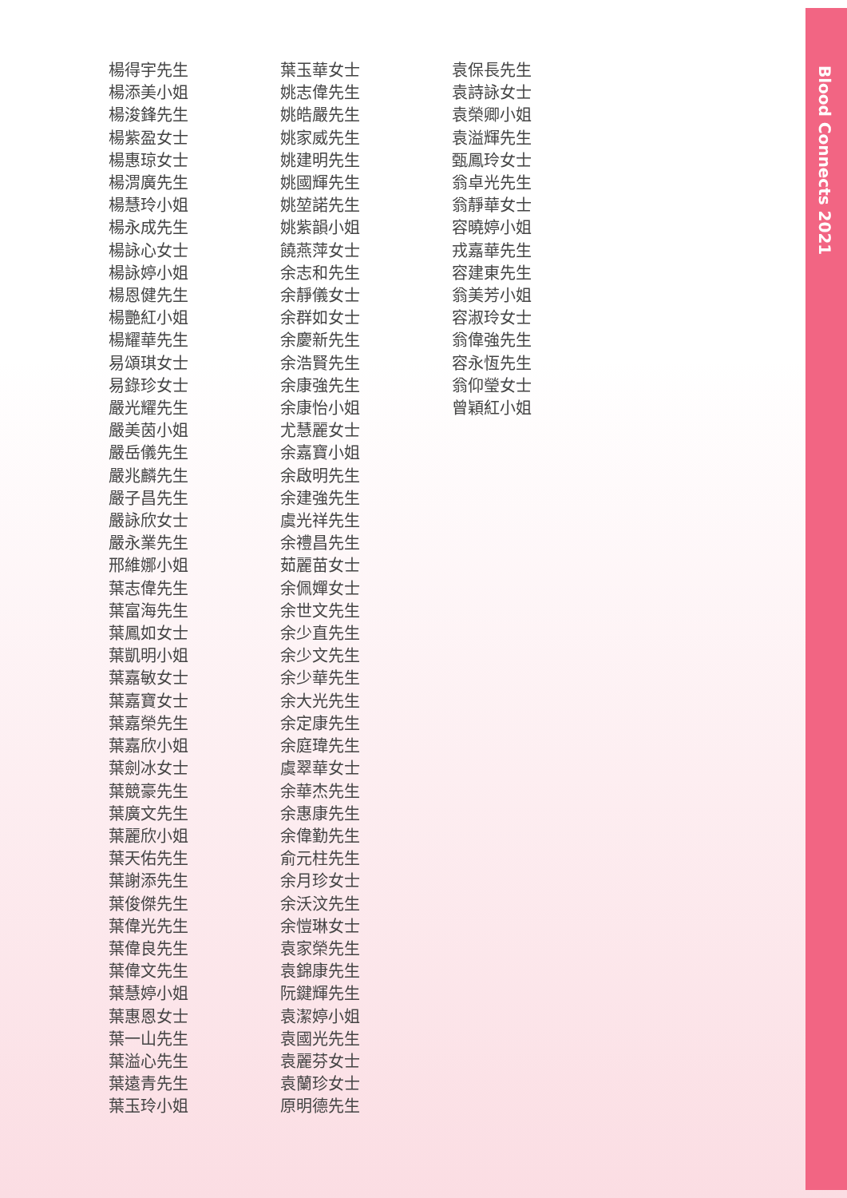Blood Connects 2021
楊得宇先生
楊添美小姐
楊浚鋒先生
楊紫盈女士
楊惠琼女士
楊渭廣先生
楊慧玲小姐
楊永成先生
楊詠心女士
楊詠婷小姐
楊恩健先生
楊艷紅小姐
楊耀華先生
易頌琪女士
易錄珍女士
嚴光耀先生
嚴美茵小姐
嚴岳儀先生
嚴兆麟先生
嚴子昌先生
嚴詠欣女士
嚴永業先生
邢維娜小姐
葉志偉先生
葉富海先生
葉鳳如女士
葉凱明小姐
葉嘉敏女士
葉嘉寶女士
葉嘉榮先生
葉嘉欣小姐
葉劍冰女士
葉競豪先生
葉廣文先生
葉麗欣小姐
葉天佑先生
葉謝添先生
葉俊傑先生
葉偉光先生
葉偉良先生
葉偉文先生
葉慧婷小姐
葉惠恩女士
葉一山先生
葉溢心先生
葉遠青先生
葉玉玲小姐
葉玉華女士
姚志偉先生
姚皓嚴先生
姚家威先生
姚建明先生
姚國輝先生
姚堃諾先生
姚紫韻小姐
饒燕萍女士
余志和先生
余靜儀女士
余群如女士
余慶新先生
余浩賢先生
余康強先生
余康怡小姐
尤慧麗女士
余嘉寶小姐
余啟明先生
余建強先生
虞光祥先生
余禮昌先生
茹麗苗女士
余佩嬋女士
余世文先生
余少直先生
余少文先生
余少華先生
余大光先生
余定康先生
余庭瑋先生
虞翠華女士
余華杰先生
余惠康先生
余偉勤先生
俞元柱先生
余月珍女士
余沃汶先生
余愷琳女士
袁家榮先生
袁錦康先生
阮鍵輝先生
袁潔婷小姐
袁國光先生
袁麗芬女士
袁蘭珍女士
原明德先生
袁保長先生
袁詩詠女士
袁榮卿小姐
袁溢輝先生
甄鳳玲女士
翁卓光先生
翁靜華女士
容曉婷小姐
戎嘉華先生
容建東先生
翁美芳小姐
容淑玲女士
翁偉強先生
容永恆先生
翁仰瑩女士
曾穎紅小姐